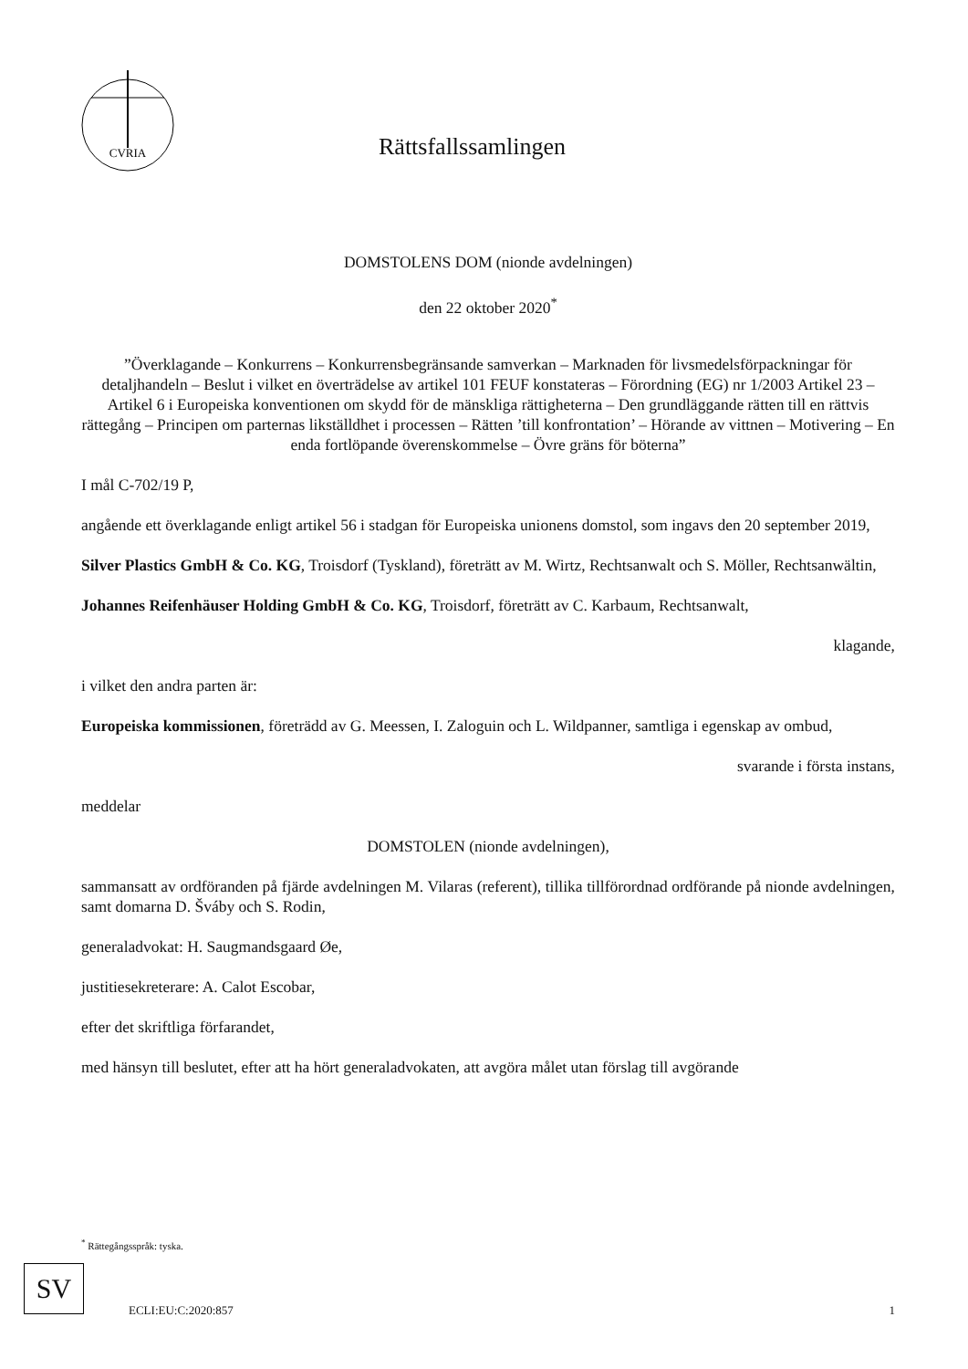CVRIA
Rättsfallssamlingen
DOMSTOLENS DOM (nionde avdelningen)
den 22 oktober 2020<sup>*</sup>
”Överklagande – Konkurrens – Konkurrensbegränsande samverkan – Marknaden för livsmedelsförpackningar för detaljhandeln – Beslut i vilket en överträdelse av artikel 101 FEUF konstateras – Förordning (EG) nr 1/2003 Artikel 23 – Artikel 6 i Europeiska konventionen om skydd för de mänskliga rättigheterna – Den grundläggande rätten till en rättvis rättegång – Principen om parternas likställdhet i processen – Rätten ’till konfrontation’ – Hörande av vittnen – Motivering – En enda fortlöpande överenskommelse – Övre gräns för böterna”
I mål C-702/19 P,
angående ett överklagande enligt artikel 56 i stadgan för Europeiska unionens domstol, som ingavs den 20 september 2019,
Silver Plastics GmbH & Co. KG, Troisdorf (Tyskland), företrätt av M. Wirtz, Rechtsanwalt och S. Möller, Rechtsanwältin,
Johannes Reifenhäuser Holding GmbH & Co. KG, Troisdorf, företrätt av C. Karbaum, Rechtsanwalt,
klagande,
i vilket den andra parten är:
Europeiska kommissionen, företrädd av G. Meessen, I. Zaloguin och L. Wildpanner, samtliga i egenskap av ombud,
svarande i första instans,
meddelar
DOMSTOLEN (nionde avdelningen),
sammansatt av ordföranden på fjärde avdelningen M. Vilaras (referent), tillika tillförordnad ordförande på nionde avdelningen, samt domarna D. Šváby och S. Rodin,
generaladvokat: H. Saugmandsgaard Øe,
justitiesekreterare: A. Calot Escobar,
efter det skriftliga förfarandet,
med hänsyn till beslutet, efter att ha hört generaladvokaten, att avgöra målet utan förslag till avgörande
<sup>*</sup> Rättegångsspråk: tyska.
SV
ECLI:EU:C:2020:857 1